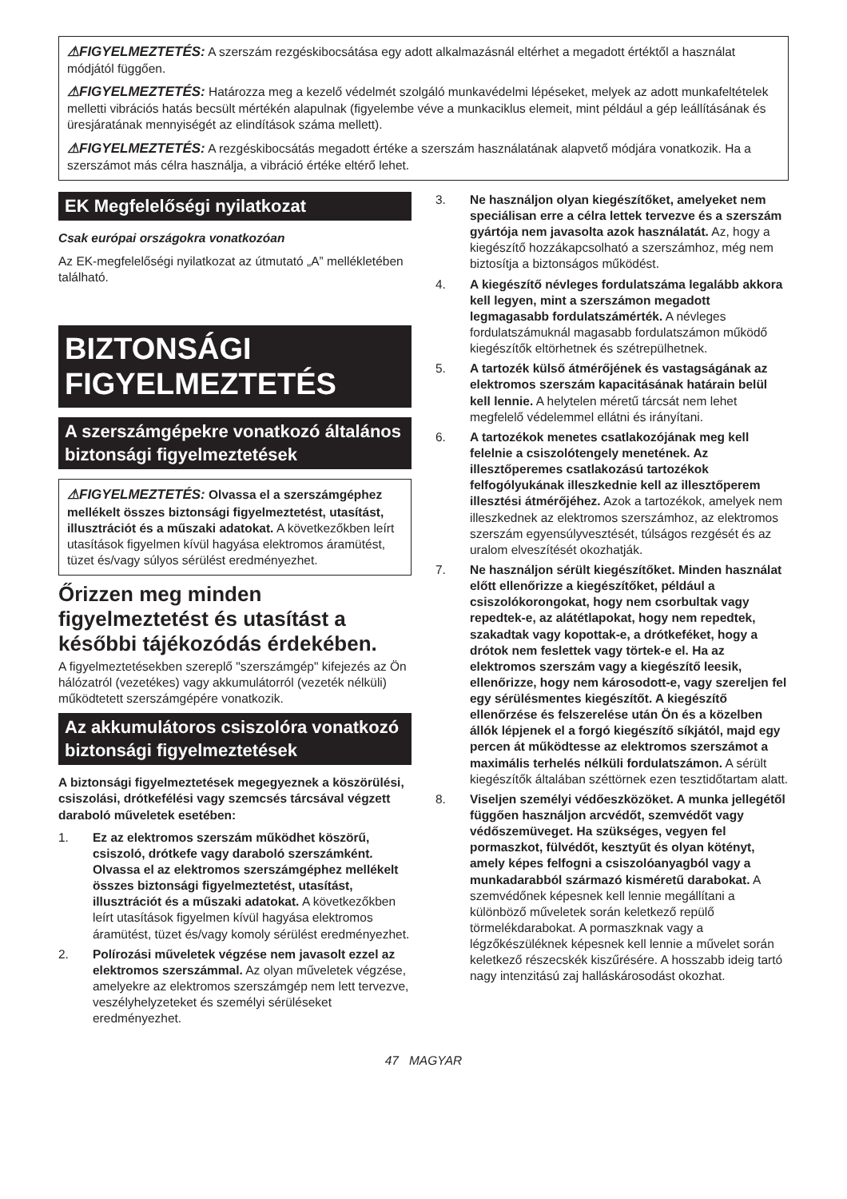⚠FIGYELMEZTETÉS: A szerszám rezgéskibocsátása egy adott alkalmazásnál eltérhet a megadott értéktől a használat módjától függően.
⚠FIGYELMEZTETÉS: Határozza meg a kezelő védelmét szolgáló munkavédelmi lépéseket, melyek az adott munkafeltételek melletti vibrációs hatás becsült mértékén alapulnak (figyelembe véve a munkaciklus elemeit, mint például a gép leállításának és üresjáratának mennyiségét az elindítások száma mellett).
⚠FIGYELMEZTETÉS: A rezgéskibocsátás megadott értéke a szerszám használatának alapvető módjára vonatkozik. Ha a szerszámot más célra használja, a vibráció értéke eltérő lehet.
EK Megfelelőségi nyilatkozat
Csak európai országokra vonatkozóan
Az EK-megfelelőségi nyilatkozat az útmutató „A” mellékletében található.
BIZTONSÁGI FIGYELMEZTETÉS
A szerszámgépekre vonatkozó általános biztonsági figyelmeztetések
⚠FIGYELMEZTETÉS: Olvassa el a szerszámgéphez mellékelt összes biztonsági figyelmeztetést, utasítást, illusztrációt és a műszaki adatokat. A következőkben leírt utasítások figyelmen kívül hagyása elektromos áramütést, tüzet és/vagy súlyos sérülést eredményezhet.
Őrizzen meg minden figyelmeztetést és utasítást a későbbi tájékozódás érdekében.
A figyelmeztetésekben szereplő "szerszámgép" kifejezés az Ön hálózatról (vezetékes) vagy akkumulátorról (vezeték nélküli) működtetett szerszámgépére vonatkozik.
Az akkumulátoros csiszolóra vonatkozó biztonsági figyelmeztetések
A biztonsági figyelmeztetések megegyeznek a köszörülési, csiszolási, drótkefélési vagy szemcsés tárcsával végzett daraboló műveletek esetében:
1. Ez az elektromos szerszám működhet köszörű, csiszoló, drótkefe vagy daraboló szerszámként. Olvassa el az elektromos szerszámgéphez mellékelt összes biztonsági figyelmeztetést, utasítást, illusztrációt és a műszaki adatokat. A következőkben leírt utasítások figyelmen kívül hagyása elektromos áramütést, tüzet és/vagy komoly sérülést eredményezhet.
2. Polírozási műveletek végzése nem javasolt ezzel az elektromos szerszámmal. Az olyan műveletek végzése, amelyekre az elektromos szerszámgép nem lett tervezve, veszélyhelyzeteket és személyi sérüléseket eredményezhet.
3. Ne használjon olyan kiegészítőket, amelyeket nem speciálisan erre a célra lettek tervezve és a szerszám gyártója nem javasolta azok használatát. Az, hogy a kiegészítő hozzákapcsolható a szerszámhoz, még nem biztosítja a biztonságos működést.
4. A kiegészítő névleges fordulatszáma legalább akkora kell legyen, mint a szerszámon megadott legmagasabb fordulatszámérték. A névleges fordulatszámuknál magasabb fordulatszámon működő kiegészítők eltörhetnek és szétrepülhetnek.
5. A tartozék külső átmérőjének és vastagságának az elektromos szerszám kapacitásának határain belül kell lennie. A helytelen méretű tárcsát nem lehet megfelelő védelemmel ellátni és irányítani.
6. A tartozékok menetes csatlakozójának meg kell felelnie a csiszolótengely menetének. Az illesztőperemes csatlakozású tartozékok felfogólyukának illeszkednie kell az illesztőperem illesztési átmérőjéhez. Azok a tartozékok, amelyek nem illeszkednek az elektromos szerszámhoz, az elektromos szerszám egyensúlyvesztését, túlságos rezgését és az uralom elveszítését okozhatják.
7. Ne használjon sérült kiegészítőket. Minden használat előtt ellenőrizze a kiegészítőket, például a csiszolókorongokat, hogy nem csorbultak vagy repedtek-e, az alátétlapokat, hogy nem repedtek, szakadtak vagy kopottak-e, a drótkeféket, hogy a drótok nem feslettek vagy törtek-e el. Ha az elektromos szerszám vagy a kiegészítő leesik, ellenőrizze, hogy nem károsodott-e, vagy szereljen fel egy sérülésmentes kiegészítőt. A kiegészítő ellenőrzése és felszerelése után Ön és a közelben állók lépjenek el a forgó kiegészítő síkjától, majd egy percen át működtesse az elektromos szerszámot a maximális terhelés nélküli fordulatszámon. A sérült kiegészítők általában széttörnek ezen tesztidőtartam alatt.
8. Viseljen személyi védőeszközöket. A munka jellegétől függően használjon arcvédőt, szemvédőt vagy védőszemüveget. Ha szükséges, vegyen fel pormaszkot, fülvédőt, kesztyűt és olyan kötényt, amely képes felfogni a csiszolóanyagból vagy a munkadarabból származó kisméretű darabokat. A szemvédőnek képesnek kell lennie megállítani a különböző műveletek során keletkező repülő törmelékdarabokat. A pormaszknak vagy a légzőkészüléknek képesnek kell lennie a művelet során keletkező részecskék kiszűrésére. A hosszabb ideig tartó nagy intenzitású zaj halláskárosodást okozhat.
47 MAGYAR